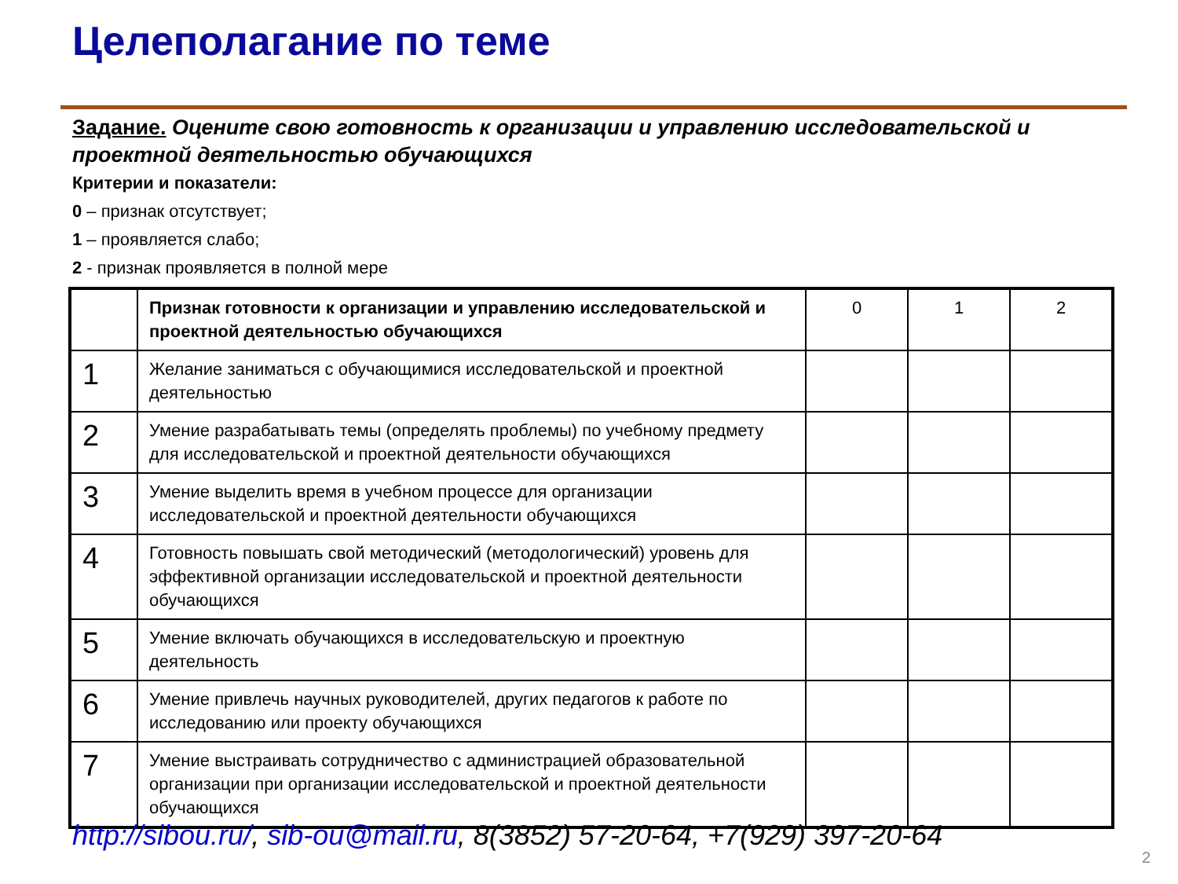Целеполагание по теме
Задание. Оцените свою готовность к организации и управлению исследовательской и проектной деятельностью обучающихся
Критерии и показатели:
0 – признак отсутствует;
1 – проявляется слабо;
2 - признак проявляется в полной мере
| | Признак готовности к организации и управлению исследовательской и проектной деятельностью обучающихся | 0 | 1 | 2 |
| --- | --- | --- | --- | --- |
| 1 | Желание заниматься с обучающимися исследовательской и проектной деятельностью | | | |
| 2 | Умение разрабатывать темы (определять проблемы) по учебному предмету для исследовательской и проектной деятельности обучающихся | | | |
| 3 | Умение выделить время в учебном процессе для организации исследовательской и проектной деятельности обучающихся | | | |
| 4 | Готовность повышать свой методический (методологический) уровень для эффективной организации исследовательской и проектной деятельности обучающихся | | | |
| 5 | Умение включать обучающихся в исследовательскую и проектную деятельность | | | |
| 6 | Умение привлечь научных руководителей, других педагогов к работе по исследованию или проекту обучающихся | | | |
| 7 | Умение выстраивать сотрудничество с администрацией образовательной организации при организации исследовательской и проектной деятельности обучающихся | | | |
http://sibou.ru/, sib-ou@mail.ru, 8(3852) 57-20-64, +7(929) 397-20-64
2